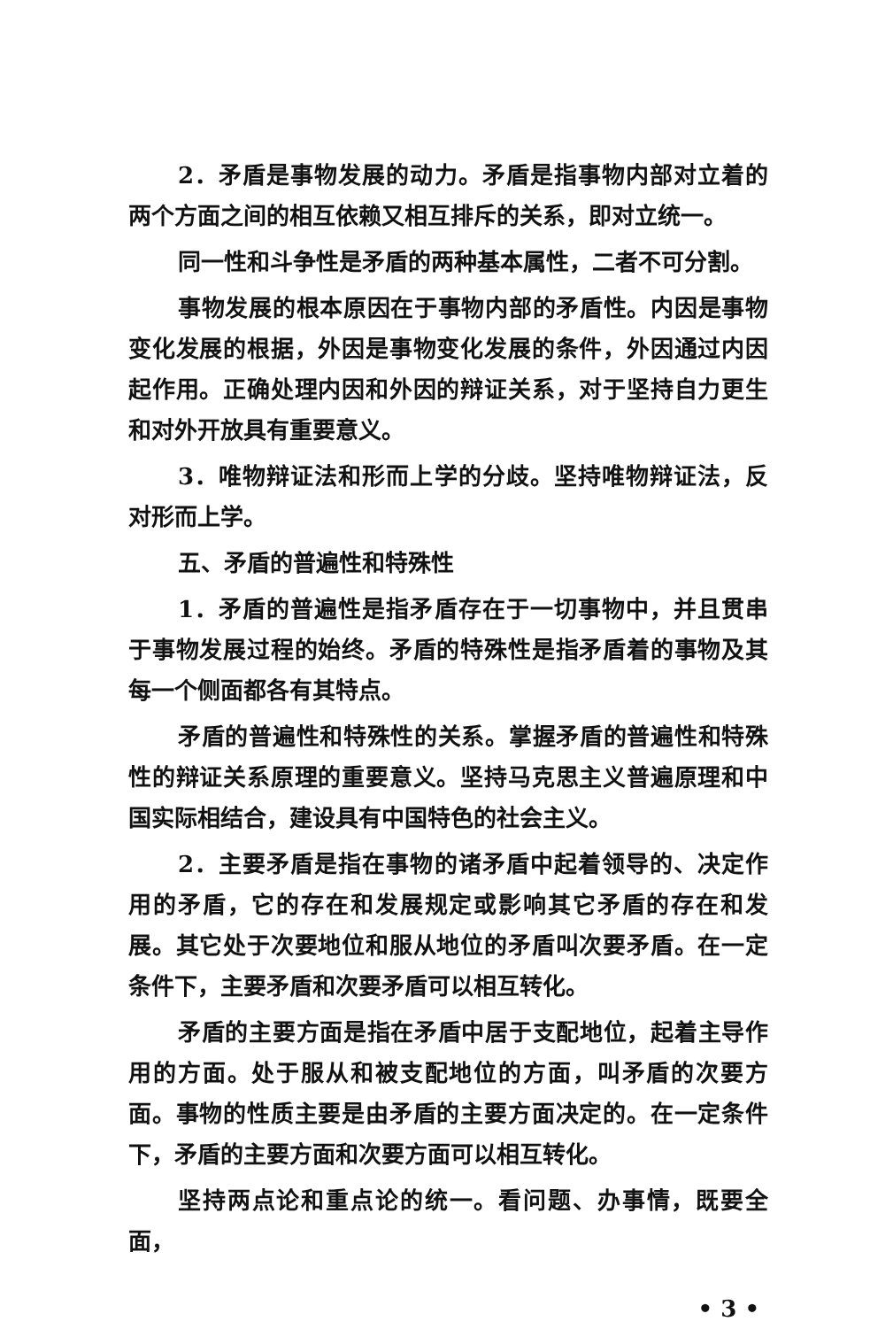2．矛盾是事物发展的动力。矛盾是指事物内部对立着的两个方面之间的相互依赖又相互排斥的关系，即对立统一。
同一性和斗争性是矛盾的两种基本属性，二者不可分割。
事物发展的根本原因在于事物内部的矛盾性。内因是事物变化发展的根据，外因是事物变化发展的条件，外因通过内因起作用。正确处理内因和外因的辩证关系，对于坚持自力更生和对外开放具有重要意义。
3．唯物辩证法和形而上学的分歧。坚持唯物辩证法，反对形而上学。
五、矛盾的普遍性和特殊性
1．矛盾的普遍性是指矛盾存在于一切事物中，并且贯串于事物发展过程的始终。矛盾的特殊性是指矛盾着的事物及其每一个侧面都各有其特点。
矛盾的普遍性和特殊性的关系。掌握矛盾的普遍性和特殊性的辩证关系原理的重要意义。坚持马克思主义普遍原理和中国实际相结合，建设具有中国特色的社会主义。
2．主要矛盾是指在事物的诸矛盾中起着领导的、决定作用的矛盾，它的存在和发展规定或影响其它矛盾的存在和发展。其它处于次要地位和服从地位的矛盾叫次要矛盾。在一定条件下，主要矛盾和次要矛盾可以相互转化。
矛盾的主要方面是指在矛盾中居于支配地位，起着主导作用的方面。处于服从和被支配地位的方面，叫矛盾的次要方面。事物的性质主要是由矛盾的主要方面决定的。在一定条件下，矛盾的主要方面和次要方面可以相互转化。
坚持两点论和重点论的统一。看问题、办事情，既要全面，
• 3 •